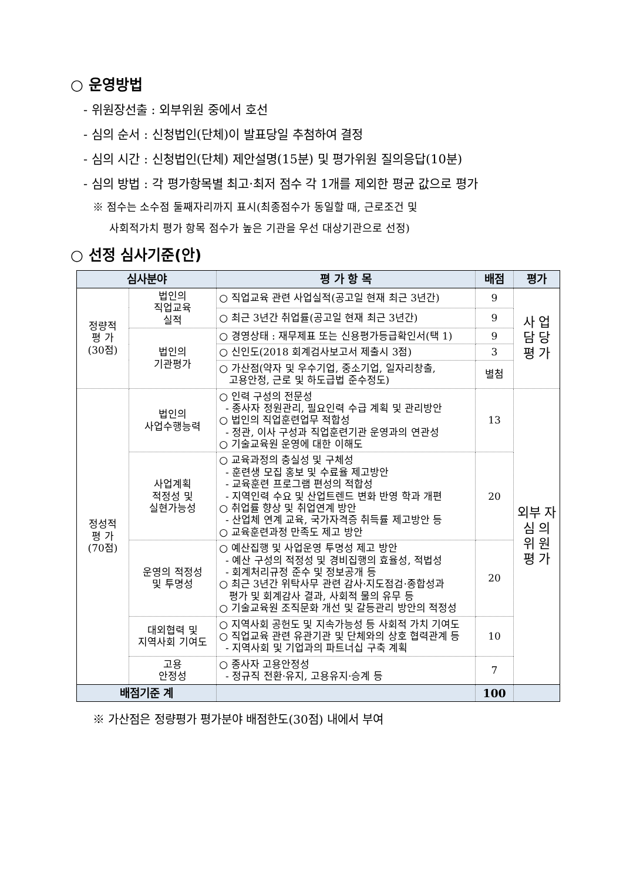○ 운영방법
- 위원장선출 : 외부위원 중에서 호선
- 심의 순서 : 신청법인(단체)이 발표당일 추첨하여 결정
- 심의 시간 : 신청법인(단체) 제안설명(15분) 및 평가위원 질의응답(10분)
- 심의 방법 : 각 평가항목별 최고·최저 점수 각 1개를 제외한 평균 값으로 평가
※ 점수는 소수점 둘째자리까지 표시(최종점수가 동일할 때, 근로조건 및
사회적가치 평가 항목 점수가 높은 기관을 우선 대상기관으로 선정)
○ 선정 심사기준(안)
| 심사분야 | | 평 가 항 목 | 배점 | 평가 |
| --- | --- | --- | --- | --- |
| 정량적 평 가 (30점) | 법인의 직업교육 실적 | ○ 직업교육 관련 사업실적(공고일 현재 최근 3년간) | 9 | 사 업 담 당 평 가 |
| | | ○ 최근 3년간 취업률(공고일 현재 최근 3년간) | 9 | |
| | 법인의 기관평가 | ○ 경영상태 : 재무제표 또는 신용평가등급확인서(택 1) | 9 | |
| | | ○ 신인도(2018 회계검사보고서 제출시 3점) | 3 | |
| | | ○ 가산점(약자 및 우수기업, 중소기업, 일자리창출, 고용안정, 근로 및 하도급법 준수정도) | 별첨 | |
| 정성적 평 가 (70점) | 법인의 사업수행능력 | ○ 인력 구성의 전문성 - 종사자 정원관리, 필요인력 수급 계획 및 관리방안 ○ 법인의 직업훈련업무 적합성 - 정관, 이사 구성과 직업훈련기관 운영과의 연관성 ○ 기술교육원 운영에 대한 이해도 | 13 | 외부 자 심 의 위 원 평 가 |
| | 사업계획 적정성 및 실현가능성 | ○ 교육과정의 충실성 및 구체성 - 훈련생 모집 홍보 및 수료율 제고방안 - 교육훈련 프로그램 편성의 적합성 - 지역인력 수요 및 산업트렌드 변화 반영 학과 개편 ○ 취업률 향상 및 취업연계 방안 - 산업체 연계 교육, 국가자격증 취득률 제고방안 등 ○ 교육훈련과정 만족도 제고 방안 | 20 | |
| | 운영의 적정성 및 투명성 | ○ 예산집행 및 사업운영 투명성 제고 방안 - 예산 구성의 적정성 및 경비집행의 효율성, 적법성 - 회계처리규정 준수 및 정보공개 등 ○ 최근 3년간 위탁사무 관련 감사·지도점검·종합성과 평가 및 회계감사 결과, 사회적 물의 유무 등 ○ 기술교육원 조직문화 개선 및 갈등관리 방안의 적정성 | 20 | |
| | 대외협력 및 지역사회 기여도 | ○ 지역사회 공헌도 및 지속가능성 등 사회적 가치 기여도 ○ 직업교육 관련 유관기관 및 단체와의 상호 협력관계 등 - 지역사회 및 기업과의 파트너십 구축 계획 | 10 | |
| | 고용 안정성 | ○ 종사자 고용안정성 - 정규직 전환·유지, 고용유지·승계 등 | 7 | |
| 배점기준 계 | | | 100 | |
※ 가산점은 정량평가 평가분야 배점한도(30점) 내에서 부여